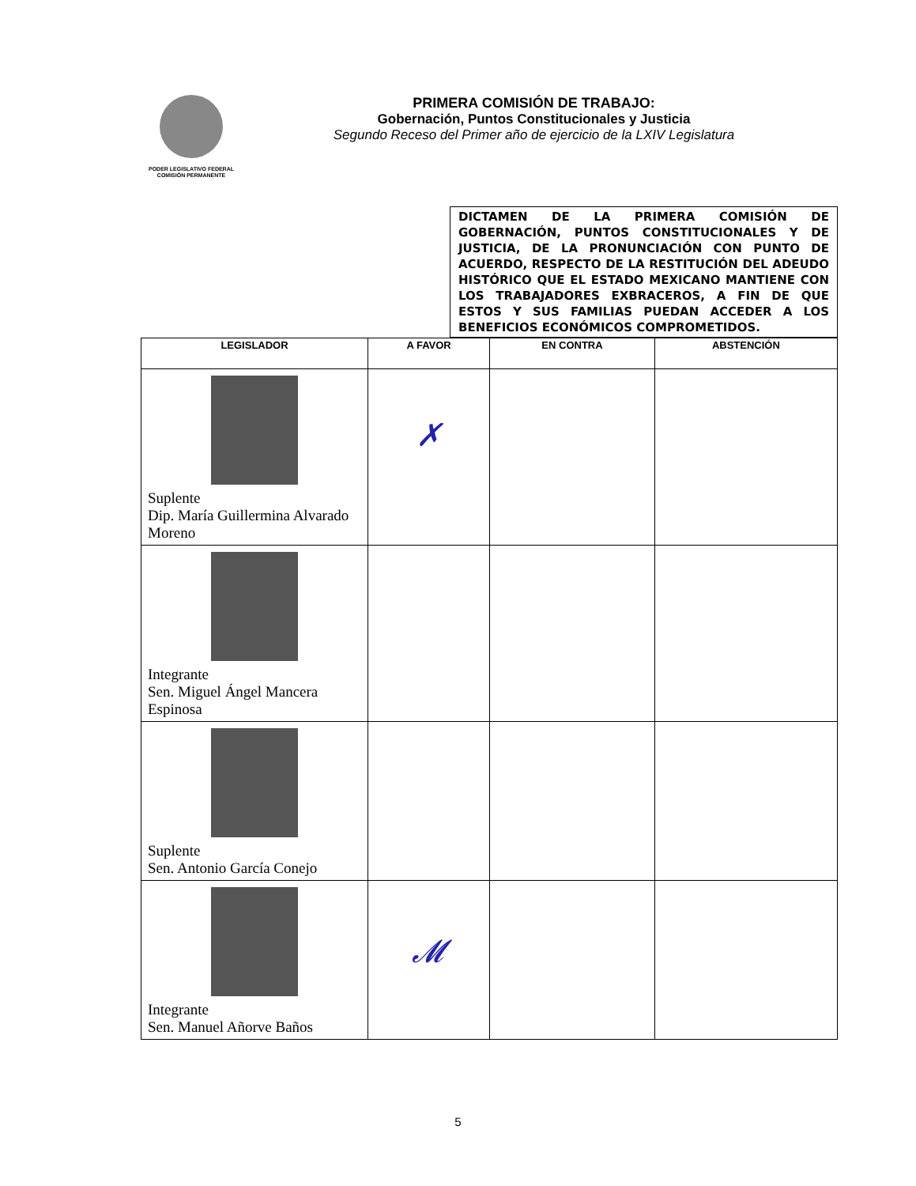PODER LEGISLATIVO FEDERAL
COMISIÓN PERMANENTE
PRIMERA COMISIÓN DE TRABAJO:
Gobernación, Puntos Constitucionales y Justicia
Segundo Receso del Primer año de ejercicio de la LXIV Legislatura
DICTAMEN DE LA PRIMERA COMISIÓN DE GOBERNACIÓN, PUNTOS CONSTITUCIONALES Y DE JUSTICIA, DE LA PRONUNCIACIÓN CON PUNTO DE ACUERDO, RESPECTO DE LA RESTITUCIÓN DEL ADEUDO HISTÓRICO QUE EL ESTADO MEXICANO MANTIENE CON LOS TRABAJADORES EXBRACEROS, A FIN DE QUE ESTOS Y SUS FAMILIAS PUEDAN ACCEDER A LOS BENEFICIOS ECONÓMICOS COMPROMETIDOS.
| LEGISLADOR | A FAVOR | EN CONTRA | ABSTENCIÓN |
| --- | --- | --- | --- |
| Suplente Dip. María Guillermina Alvarado Moreno | ✗ | | |
| Integrante Sen. Miguel Ángel Mancera Espinosa | | | |
| Suplente Sen. Antonio García Conejo | | | |
| Integrante Sen. Manuel Añorve Baños | 𝓜 | | |
5